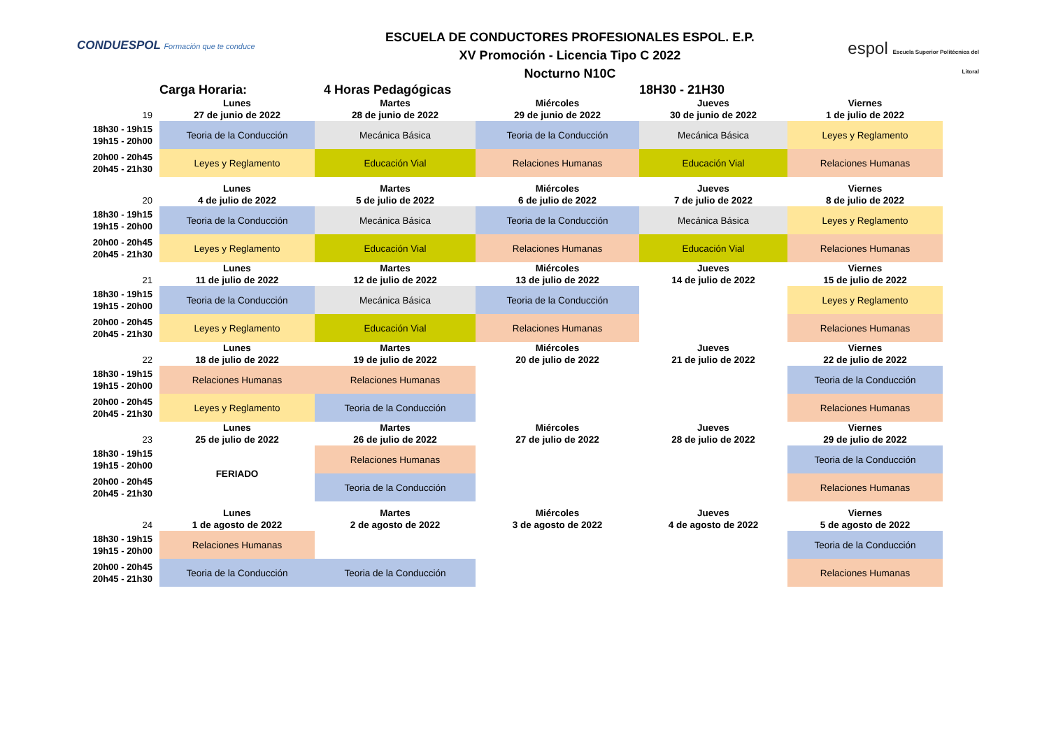CONDUESPOL Formación que te conduce
ESCUELA DE CONDUCTORES PROFESIONALES ESPOL. E.P.
XV Promoción - Licencia Tipo C 2022
Nocturno N10C
espol Escuela Superior Politécnica del Litoral
| | Carga Horaria: 4 Horas Pedagógicas | | | 18H30 - 21H30 | |
| | Lunes | Martes | Miércoles | Jueves | Viernes |
| 19 | 27 de junio de 2022 | 28 de junio de 2022 | 29 de junio de 2022 | 30 de junio de 2022 | 1 de julio de 2022 |
| 18h30 - 19h15 19h15 - 20h00 | Teoria de la Conducción | Mecánica Básica | Teoria de la Conducción | Mecánica Básica | Leyes y Reglamento |
| 20h00 - 20h45 20h45 - 21h30 | Leyes y Reglamento | Educación Vial | Relaciones Humanas | Educación Vial | Relaciones Humanas |
| | Lunes | Martes | Miércoles | Jueves | Viernes |
| 20 | 4 de julio de 2022 | 5 de julio de 2022 | 6 de julio de 2022 | 7 de julio de 2022 | 8 de julio de 2022 |
| 18h30 - 19h15 19h15 - 20h00 | Teoria de la Conducción | Mecánica Básica | Teoria de la Conducción | Mecánica Básica | Leyes y Reglamento |
| 20h00 - 20h45 20h45 - 21h30 | Leyes y Reglamento | Educación Vial | Relaciones Humanas | Educación Vial | Relaciones Humanas |
| | Lunes | Martes | Miércoles | Jueves | Viernes |
| 21 | 11 de julio de 2022 | 12 de julio de 2022 | 13 de julio de 2022 | 14 de julio de 2022 | 15 de julio de 2022 |
| 18h30 - 19h15 19h15 - 20h00 | Teoria de la Conducción | Mecánica Básica | Teoria de la Conducción | | Leyes y Reglamento |
| 20h00 - 20h45 20h45 - 21h30 | Leyes y Reglamento | Educación Vial | Relaciones Humanas | | Relaciones Humanas |
| | Lunes | Martes | Miércoles | Jueves | Viernes |
| 22 | 18 de julio de 2022 | 19 de julio de 2022 | 20 de julio de 2022 | 21 de julio de 2022 | 22 de julio de 2022 |
| 18h30 - 19h15 19h15 - 20h00 | Relaciones Humanas | Relaciones Humanas | | | Teoria de la Conducción |
| 20h00 - 20h45 20h45 - 21h30 | Leyes y Reglamento | Teoria de la Conducción | | | Relaciones Humanas |
| | Lunes | Martes | Miércoles | Jueves | Viernes |
| 23 | 25 de julio de 2022 | 26 de julio de 2022 | 27 de julio de 2022 | 28 de julio de 2022 | 29 de julio de 2022 |
| 18h30 - 19h15 19h15 - 20h00 | FERIADO | Relaciones Humanas | | | Teoria de la Conducción |
| 20h00 - 20h45 20h45 - 21h30 | | Teoria de la Conducción | | | Relaciones Humanas |
| | Lunes | Martes | Miércoles | Jueves | Viernes |
| 24 | 1 de agosto de 2022 | 2 de agosto de 2022 | 3 de agosto de 2022 | 4 de agosto de 2022 | 5 de agosto de 2022 |
| 18h30 - 19h15 19h15 - 20h00 | Relaciones Humanas | | | | Teoria de la Conducción |
| 20h00 - 20h45 20h45 - 21h30 | Teoria de la Conducción | Teoria de la Conducción | | | Relaciones Humanas |